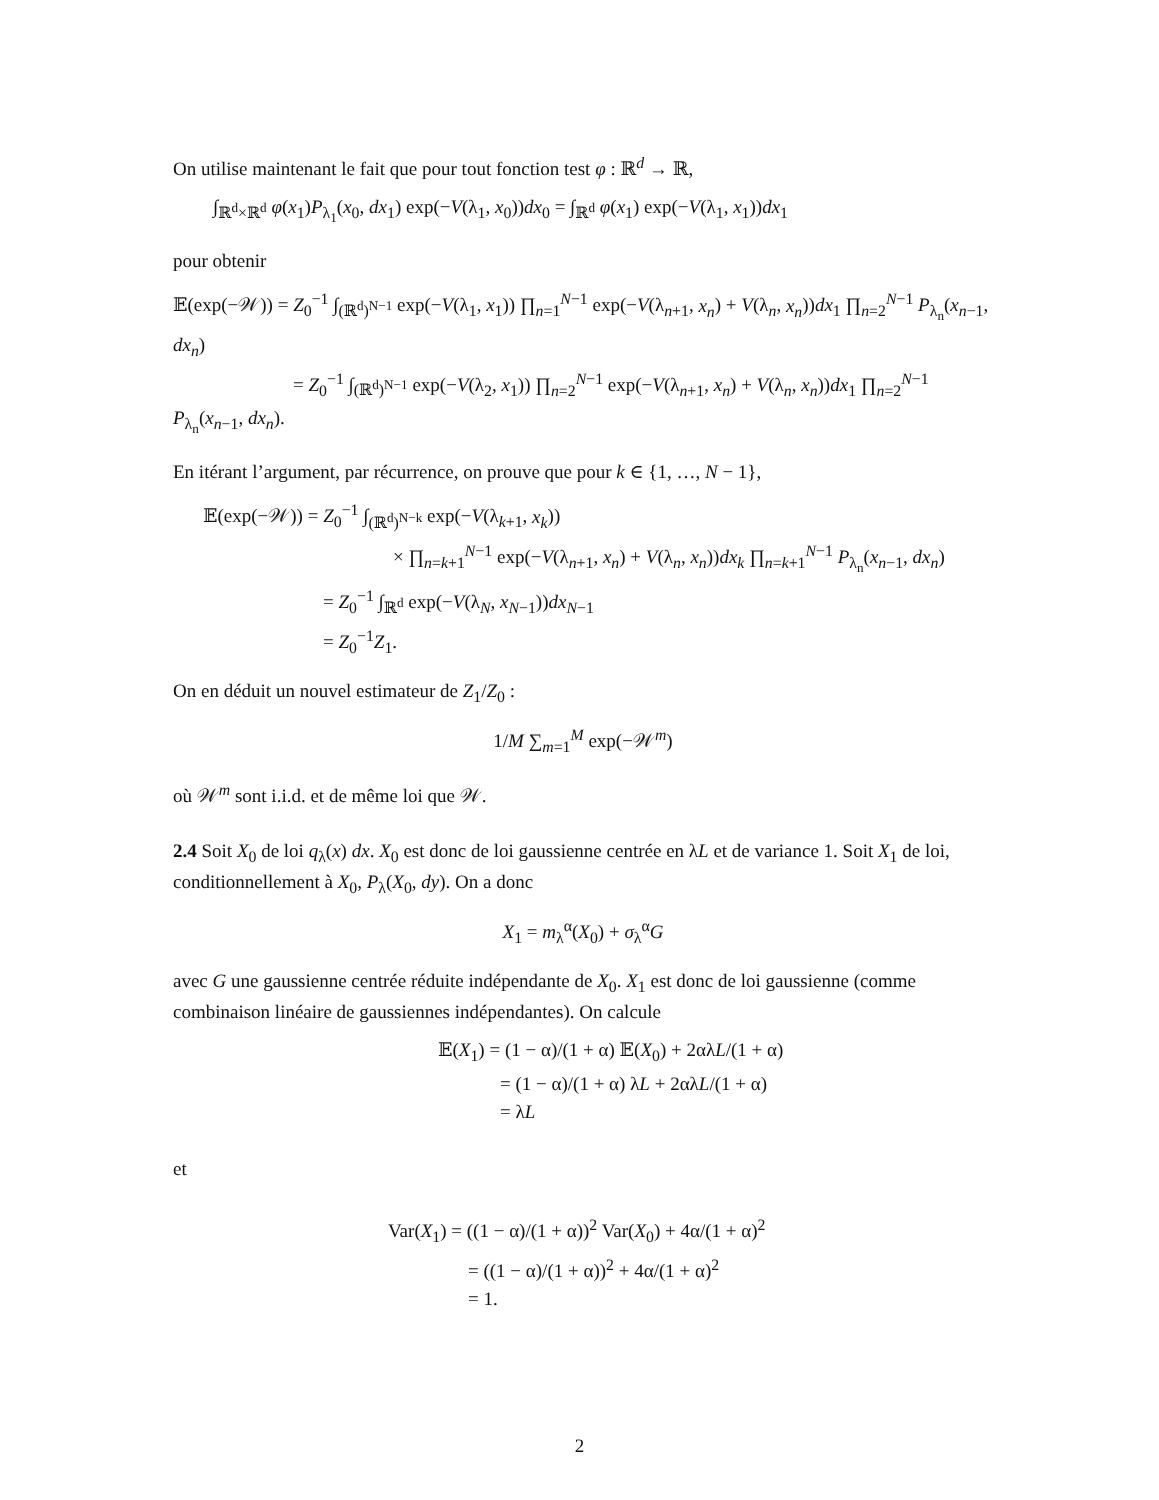On utilise maintenant le fait que pour tout fonction test φ : ℝ<sup>d</sup> → ℝ,
∫<sub>ℝ<sup>d</sup>×ℝ<sup>d</sup></sub> φ(x<sub>1</sub>)P<sub>λ<sub>1</sub></sub>(x<sub>0</sub>, dx<sub>1</sub>) exp(−V(λ<sub>1</sub>, x<sub>0</sub>))dx<sub>0</sub> = ∫<sub>ℝ<sup>d</sup></sub> φ(x<sub>1</sub>) exp(−V(λ<sub>1</sub>, x<sub>1</sub>))dx<sub>1</sub>
pour obtenir
𝔼(exp(−𝒲)) = Z<sub>0</sub><sup>−1</sup> ∫<sub>(ℝ<sup>d</sup>)<sup>N−1</sup></sub> exp(−V(λ<sub>1</sub>, x<sub>1</sub>)) ∏<sub>n=1</sub><sup>N−1</sup> exp(−V(λ<sub>n+1</sub>, x<sub>n</sub>) + V(λ<sub>n</sub>, x<sub>n</sub>))dx<sub>1</sub> ∏<sub>n=2</sub><sup>N−1</sup> P<sub>λ<sub>n</sub></sub>(x<sub>n−1</sub>, dx<sub>n</sub>)
= Z<sub>0</sub><sup>−1</sup> ∫<sub>(ℝ<sup>d</sup>)<sup>N−1</sup></sub> exp(−V(λ<sub>2</sub>, x<sub>1</sub>)) ∏<sub>n=2</sub><sup>N−1</sup> exp(−V(λ<sub>n+1</sub>, x<sub>n</sub>) + V(λ<sub>n</sub>, x<sub>n</sub>))dx<sub>1</sub> ∏<sub>n=2</sub><sup>N−1</sup> P<sub>λ<sub>n</sub></sub>(x<sub>n−1</sub>, dx<sub>n</sub>).
En itérant l’argument, par récurrence, on prouve que pour k ∈ {1, …, N − 1},
𝔼(exp(−𝒲)) = Z<sub>0</sub><sup>−1</sup> ∫<sub>(ℝ<sup>d</sup>)<sup>N−k</sup></sub> exp(−V(λ<sub>k+1</sub>, x<sub>k</sub>))
× ∏<sub>n=k+1</sub><sup>N−1</sup> exp(−V(λ<sub>n+1</sub>, x<sub>n</sub>) + V(λ<sub>n</sub>, x<sub>n</sub>))dx<sub>k</sub> ∏<sub>n=k+1</sub><sup>N−1</sup> P<sub>λ<sub>n</sub></sub>(x<sub>n−1</sub>, dx<sub>n</sub>)
= Z<sub>0</sub><sup>−1</sup> ∫<sub>ℝ<sup>d</sup></sub> exp(−V(λ<sub>N</sub>, x<sub>N−1</sub>))dx<sub>N−1</sub>
= Z<sub>0</sub><sup>−1</sup>Z<sub>1</sub>.
On en déduit un nouvel estimateur de Z<sub>1</sub>/Z<sub>0</sub> :
1/M ∑<sub>m=1</sub><sup>M</sup> exp(−𝒲<sup>m</sup>)
où 𝒲<sup>m</sup> sont i.i.d. et de même loi que 𝒲.
2.4 Soit X<sub>0</sub> de loi q<sub>λ</sub>(x) dx. X<sub>0</sub> est donc de loi gaussienne centrée en λL et de variance 1. Soit X<sub>1</sub> de loi, conditionnellement à X<sub>0</sub>, P<sub>λ</sub>(X<sub>0</sub>, dy). On a donc
X<sub>1</sub> = m<sub>λ</sub><sup>α</sup>(X<sub>0</sub>) + σ<sub>λ</sub><sup>α</sup>G
avec G une gaussienne centrée réduite indépendante de X<sub>0</sub>. X<sub>1</sub> est donc de loi gaussienne (comme combinaison linéaire de gaussiennes indépendantes). On calcule
𝔼(X<sub>1</sub>) = (1 − α)/(1 + α) 𝔼(X<sub>0</sub>) + 2αλL/(1 + α)
= (1 − α)/(1 + α) λL + 2αλL/(1 + α)
= λL
et
Var(X<sub>1</sub>) = ((1 − α)/(1 + α))<sup>2</sup> Var(X<sub>0</sub>) + 4α/(1 + α)<sup>2</sup>
= ((1 − α)/(1 + α))<sup>2</sup> + 4α/(1 + α)<sup>2</sup>
= 1.
2